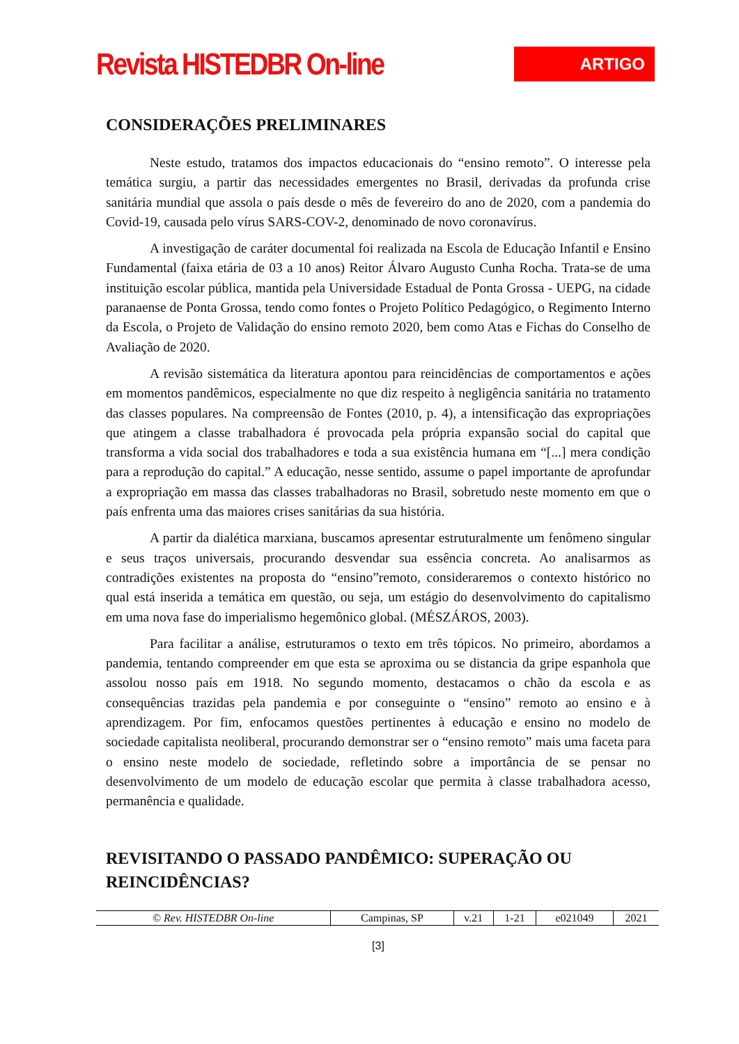Revista HISTEDBR On-line
ARTIGO
CONSIDERAÇÕES PRELIMINARES
Neste estudo, tratamos dos impactos educacionais do “ensino remoto”. O interesse pela temática surgiu, a partir das necessidades emergentes no Brasil, derivadas da profunda crise sanitária mundial que assola o país desde o mês de fevereiro do ano de 2020, com a pandemia do Covid-19, causada pelo vírus SARS-COV-2, denominado de novo coronavírus.
A investigação de caráter documental foi realizada na Escola de Educação Infantil e Ensino Fundamental (faixa etária de 03 a 10 anos) Reitor Álvaro Augusto Cunha Rocha. Trata-se de uma instituição escolar pública, mantida pela Universidade Estadual de Ponta Grossa - UEPG, na cidade paranaense de Ponta Grossa, tendo como fontes o Projeto Político Pedagógico, o Regimento Interno da Escola, o Projeto de Validação do ensino remoto 2020, bem como Atas e Fichas do Conselho de Avaliação de 2020.
A revisão sistemática da literatura apontou para reincidências de comportamentos e ações em momentos pandêmicos, especialmente no que diz respeito à negligência sanitária no tratamento das classes populares. Na compreensão de Fontes (2010, p. 4), a intensificação das expropriações que atingem a classe trabalhadora é provocada pela própria expansão social do capital que transforma a vida social dos trabalhadores e toda a sua existência humana em “[...] mera condição para a reprodução do capital.” A educação, nesse sentido, assume o papel importante de aprofundar a expropriação em massa das classes trabalhadoras no Brasil, sobretudo neste momento em que o país enfrenta uma das maiores crises sanitárias da sua história.
A partir da dialética marxiana, buscamos apresentar estruturalmente um fenômeno singular e seus traços universais, procurando desvendar sua essência concreta. Ao analisarmos as contradições existentes na proposta do “ensino”remoto, consideraremos o contexto histórico no qual está inserida a temática em questão, ou seja, um estágio do desenvolvimento do capitalismo em uma nova fase do imperialismo hegemônico global. (MÉSZÁROS, 2003).
Para facilitar a análise, estruturamos o texto em três tópicos. No primeiro, abordamos a pandemia, tentando compreender em que esta se aproxima ou se distancia da gripe espanhola que assolou nosso país em 1918. No segundo momento, destacamos o chão da escola e as consequências trazidas pela pandemia e por conseguinte o “ensino” remoto ao ensino e à aprendizagem. Por fim, enfocamos questões pertinentes à educação e ensino no modelo de sociedade capitalista neoliberal, procurando demonstrar ser o “ensino remoto” mais uma faceta para o ensino neste modelo de sociedade, refletindo sobre a importância de se pensar no desenvolvimento de um modelo de educação escolar que permita à classe trabalhadora acesso, permanência e qualidade.
REVISITANDO O PASSADO PANDÊMICO: SUPERAÇÃO OU REINCIDÊNCIAS?
| © Rev. HISTEDBR On-line | Campinas, SP | v.21 | 1-21 | e021049 | 2021 |
[3]